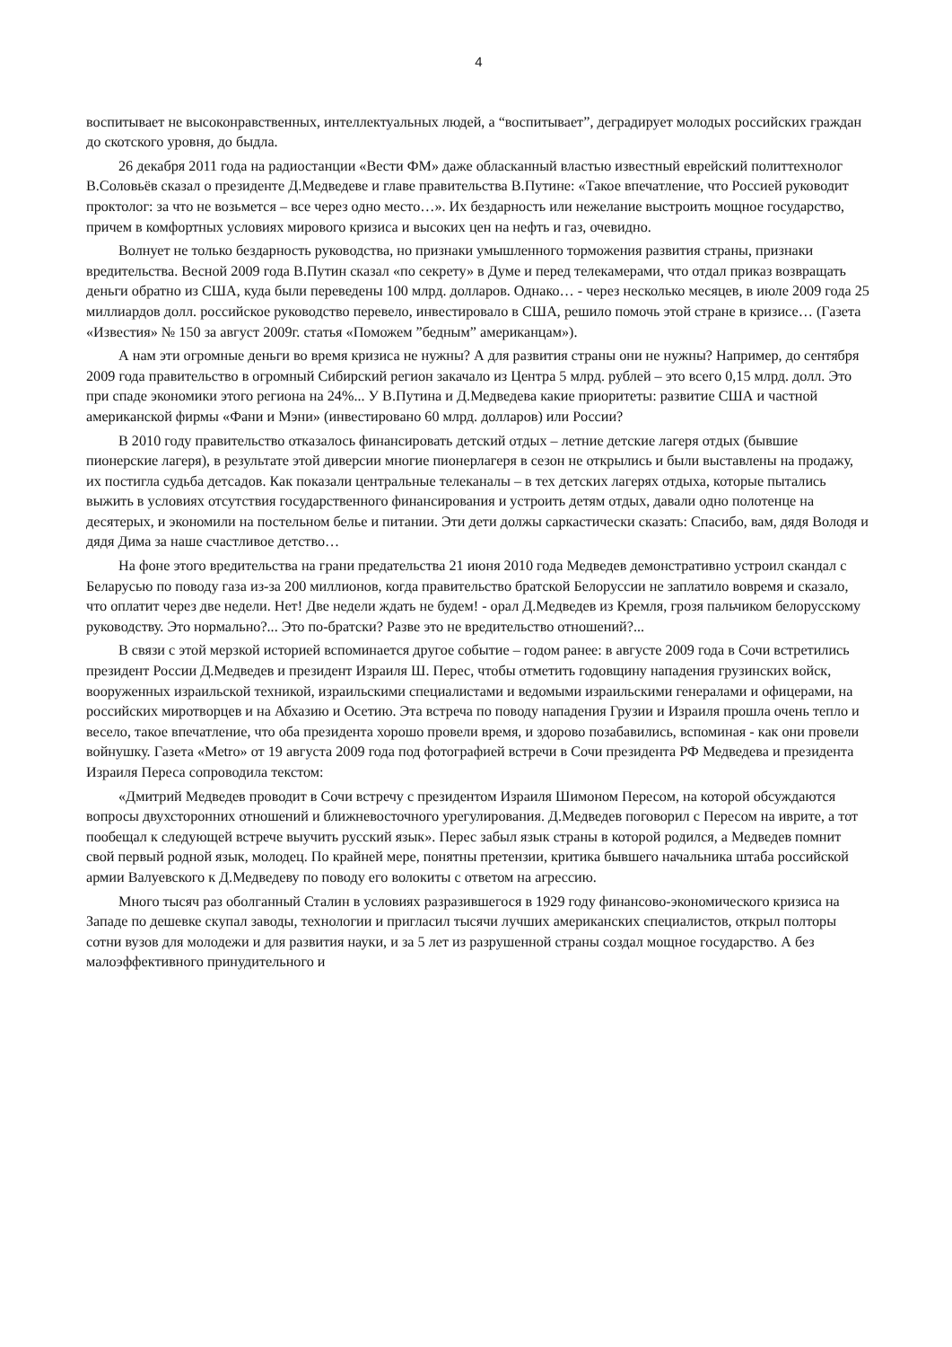4
воспитывает не высоконравственных, интеллектуальных людей, а “воспитывает”, деградирует молодых российских граждан до скотского уровня, до быдла.
26 декабря 2011 года на радиостанции «Вести ФМ» даже обласканный властью известный еврейский политтехнолог В.Соловьёв сказал о президенте Д.Медведеве и главе правительства В.Путине: «Такое впечатление, что Россией руководит проктолог: за что не возьмется – все через одно место…». Их бездарность или нежелание выстроить мощное государство, причем в комфортных условиях мирового кризиса и высоких цен на нефть и газ, очевидно.
Волнует не только бездарность руководства, но признаки умышленного торможения развития страны, признаки вредительства. Весной 2009 года В.Путин сказал «по секрету» в Думе и перед телекамерами, что отдал приказ возвращать деньги обратно из США, куда были переведены 100 млрд. долларов. Однако… - через несколько месяцев, в июле 2009 года 25 миллиардов долл. российское руководство перевело, инвестировало в США, решило помочь этой стране в кризисе… (Газета «Известия» № 150 за август 2009г. статья «Поможем ”бедным” американцам»).
А нам эти огромные деньги во время кризиса не нужны? А для развития страны они не нужны? Например, до сентября 2009 года правительство в огромный Сибирский регион закачало из Центра 5 млрд. рублей – это всего 0,15 млрд. долл. Это при спаде экономики этого региона на 24%... У В.Путина и Д.Медведева какие приоритеты: развитие США и частной американской фирмы «Фани и Мэни» (инвестировано 60 млрд. долларов) или России?
В 2010 году правительство отказалось финансировать детский отдых – летние детские лагеря отдых (бывшие пионерские лагеря), в результате этой диверсии многие пионерлагеря в сезон не открылись и были выставлены на продажу, их постигла судьба детсадов. Как показали центральные телеканалы – в тех детских лагерях отдыха, которые пытались выжить в условиях отсутствия государственного финансирования и устроить детям отдых, давали одно полотенце на десятерых, и экономили на постельном белье и питании. Эти дети должы саркастически сказать: Спасибо, вам, дядя Володя и дядя Дима за наше счастливое детство…
На фоне этого вредительства на грани предательства 21 июня 2010 года Медведев демонстративно устроил скандал с Беларусью по поводу газа из-за 200 миллионов, когда правительство братской Белоруссии не заплатило вовремя и сказало, что оплатит через две недели. Нет! Две недели ждать не будем! - орал Д.Медведев из Кремля, грозя пальчиком белорусскому руководству. Это нормально?... Это по-братски? Разве это не вредительство отношений?...
В связи с этой мерзкой историей вспоминается другое событие – годом ранее: в августе 2009 года в Сочи встретились президент России Д.Медведев и президент Израиля Ш. Перес, чтобы отметить годовщину нападения грузинских войск, вооруженных израильской техникой, израильскими специалистами и ведомыми израильскими генералами и офицерами, на российских миротворцев и на Абхазию и Осетию. Эта встреча по поводу нападения Грузии и Израиля прошла очень тепло и весело, такое впечатление, что оба президента хорошо провели время, и здорово позабавились, вспоминая - как они провели войнушку. Газета «Metro» от 19 августа 2009 года под фотографией встречи в Сочи президента РФ Медведева и президента Израиля Переса сопроводила текстом:
«Дмитрий Медведев проводит в Сочи встречу с президентом Израиля Шимоном Пересом, на которой обсуждаются вопросы двухсторонних отношений и ближневосточного урегулирования. Д.Медведев поговорил с Пересом на иврите, а тот пообещал к следующей встрече выучить русский язык». Перес забыл язык страны в которой родился, а Медведев помнит свой первый родной язык, молодец. По крайней мере, понятны претензии, критика бывшего начальника штаба российской армии Валуевского к Д.Медведеву по поводу его волокиты с ответом на агрессию.
Много тысяч раз оболганный Сталин в условиях разразившегося в 1929 году финансово-экономического кризиса на Западе по дешевке скупал заводы, технологии и пригласил тысячи лучших американских специалистов, открыл полторы сотни вузов для молодежи и для развития науки, и за 5 лет из разрушенной страны создал мощное государство. А без малоэффективного принудительного и